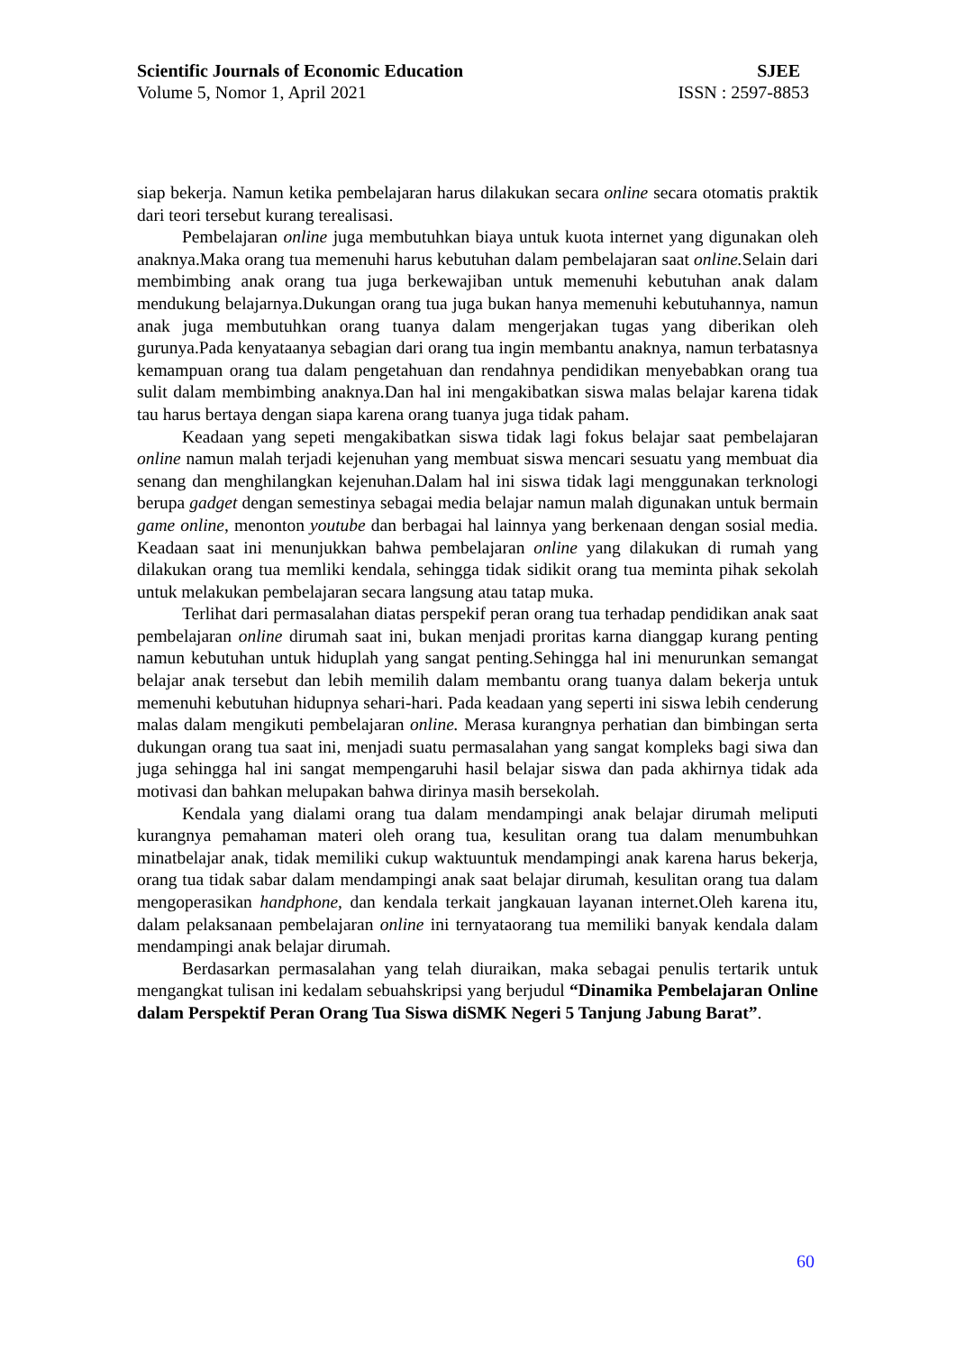Scientific Journals of Economic Education SJEE
Volume 5, Nomor 1, April 2021 ISSN : 2597-8853
siap bekerja. Namun ketika pembelajaran harus dilakukan secara online secara otomatis praktik dari teori tersebut kurang terealisasi.
Pembelajaran online juga membutuhkan biaya untuk kuota internet yang digunakan oleh anaknya.Maka orang tua memenuhi harus kebutuhan dalam pembelajaran saat online. Selain dari membimbing anak orang tua juga berkewajiban untuk memenuhi kebutuhan anak dalam mendukung belajarnya.Dukungan orang tua juga bukan hanya memenuhi kebutuhannya, namun anak juga membutuhkan orang tuanya dalam mengerjakan tugas yang diberikan oleh gurunya.Pada kenyataanya sebagian dari orang tua ingin membantu anaknya, namun terbatasnya kemampuan orang tua dalam pengetahuan dan rendahnya pendidikan menyebabkan orang tua sulit dalam membimbing anaknya.Dan hal ini mengakibatkan siswa malas belajar karena tidak tau harus bertaya dengan siapa karena orang tuanya juga tidak paham.
Keadaan yang sepeti mengakibatkan siswa tidak lagi fokus belajar saat pembelajaran online namun malah terjadi kejenuhan yang membuat siswa mencari sesuatu yang membuat dia senang dan menghilangkan kejenuhan.Dalam hal ini siswa tidak lagi menggunakan terknologi berupa gadget dengan semestinya sebagai media belajar namun malah digunakan untuk bermain game online, menonton youtube dan berbagai hal lainnya yang berkenaan dengan sosial media. Keadaan saat ini menunjukkan bahwa pembelajaran online yang dilakukan di rumah yang dilakukan orang tua memliki kendala, sehingga tidak sidikit orang tua meminta pihak sekolah untuk melakukan pembelajaran secara langsung atau tatap muka.
Terlihat dari permasalahan diatas perspekif peran orang tua terhadap pendidikan anak saat pembelajaran online dirumah saat ini, bukan menjadi proritas karna dianggap kurang penting namun kebutuhan untuk hiduplah yang sangat penting.Sehingga hal ini menurunkan semangat belajar anak tersebut dan lebih memilih dalam membantu orang tuanya dalam bekerja untuk memenuhi kebutuhan hidupnya sehari-hari. Pada keadaan yang seperti ini siswa lebih cenderung malas dalam mengikuti pembelajaran online. Merasa kurangnya perhatian dan bimbingan serta dukungan orang tua saat ini, menjadi suatu permasalahan yang sangat kompleks bagi siwa dan juga sehingga hal ini sangat mempengaruhi hasil belajar siswa dan pada akhirnya tidak ada motivasi dan bahkan melupakan bahwa dirinya masih bersekolah.
Kendala yang dialami orang tua dalam mendampingi anak belajar dirumah meliputi kurangnya pemahaman materi oleh orang tua, kesulitan orang tua dalam menumbuhkan minatbelajar anak, tidak memiliki cukup waktuuntuk mendampingi anak karena harus bekerja, orang tua tidak sabar dalam mendampingi anak saat belajar dirumah, kesulitan orang tua dalam mengoperasikan handphone, dan kendala terkait jangkauan layanan internet.Oleh karena itu, dalam pelaksanaan pembelajaran online ini ternyataorang tua memiliki banyak kendala dalam mendampingi anak belajar dirumah.
Berdasarkan permasalahan yang telah diuraikan, maka sebagai penulis tertarik untuk mengangkat tulisan ini kedalam sebuahskripsi yang berjudul “Dinamika Pembelajaran Online dalam Perspektif Peran Orang Tua Siswa diSMK Negeri 5 Tanjung Jabung Barat”.
60